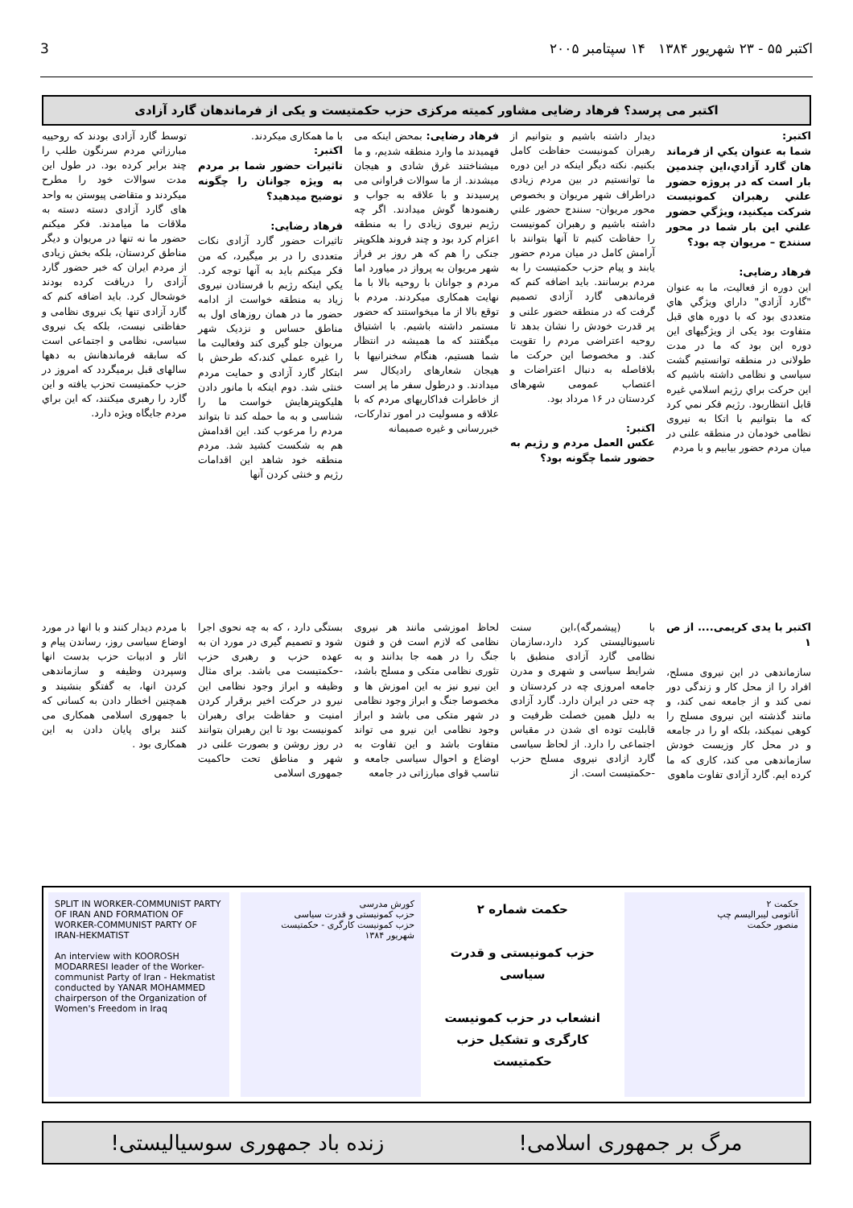اکتبر ۵۵ - ۲۳ شهریور ۱۳۸۴ ۱۴ سپتامبر ۲۰۰۵ 3
اکتبر می پرسد؟ فرهاد رضایی مشاور کمیته مرکزی حزب حکمتیست و یکی از فرماندهان گارد آزادی
اکتبر:
شما به عنوان یکي از فرماند هان گارد آزادي،این چندمین بار است که در پروژه حضور علني رهبران کمونیست شرکت میکنید، ویژگي حضور علني این بار شما در محور سنندج – مریوان چه بود؟
فرهاد رضایی:
این دوره از فعالیت، ما به عنوان "گارد آزادي" داراي ویژگي هاي متعددی بود که با دوره هاي قبل متفاوت بود یکی از ویژگیهای این دوره این بود که ما در مدت طولانی در منطقه توانستیم گشت سیاسی و نظامی داشته باشیم که این حرکت براي رژیم اسلامي غیره قابل انتظاربود. رژیم فکر نمي کرد که ما بتوانیم با اتکا به نیروی نظامی خودمان در منطقه علنی در میان مردم حضور بیابیم و با مردم
دیدار داشته باشیم و بتوانیم از رهبران کمونیست حفاظت کامل بکنیم. نکته دیگر اینکه در این دوره ما توانستیم در بین مردم زیادی دراطراف شهر مریوان و بخصوص محور مریوان- سنندج حضور علني داشته باشیم و رهبران کمونیست را حفاظت کنیم تا آنها بتوانند با آرامش کامل در میان مردم حضور یابند و پیام حزب حکمتیست را به مردم برسانند. باید اضافه کنم که فرماندهی گارد آزادی تصمیم گرفت که در منطقه حضور علنی و پر قدرت خودش را نشان بدهد تا روحیه اعتراضی مردم را تقویت کند. و مخصوصا این حرکت ما بلافاصله به دنبال اعتراضات و اعتصاب عمومی شهرهای کردستان در ۱۶ مرداد بود.
اکتبر:
عکس العمل مردم و رژیم به حضور شما چگونه بود؟
فرهاد رضایی: بمحض اینکه می فهمیدند ما وارد منطقه شدیم، و ما میشناختند غرق شادی و هیجان میشدند. از ما سوالات فراوانی می پرسیدند و با علاقه به جواب و رهنمودها گوش میدادند. اگر چه رژیم نیروی زیادی را به منطقه اعزام کرد بود و چند فروند هلکوپتر جنکی را هم که هر روز بر فراز شهر مریوان به پرواز در میاورد اما مردم و جوانان با روحیه بالا با ما نهایت همکاری میکردند. مردم با توقع بالا از ما میخواستند که حضور مستمر داشته باشیم. با اشتیاق میگفتند که ما همیشه در انتظار شما هستیم، هنگام سخنرانیها با هیجان شعارهای رادیکال سر میدادند. و درطول سفر ما پر است از خاطرات فداکاریهای مردم که با علاقه و مسولیت در امور تدارکات، خبررسانی و غیره صمیمانه
با ما همکاری میکردند.
اکتبر:
تاثیرات حضور شما بر مردم به ویژه جوانان را چگونه توضیح میدهید؟
فرهاد رضایی:
تاثیرات حضور گارد آزادی نکات متعددی را در بر میگیرد، که من فکر میکنم باید به آنها توجه کرد. یکي اینکه رژیم با فرستادن نیروی زیاد به منطقه خواست از ادامه حضور ما در همان روزهای اول به مناطق حساس و نزدیک شهر مریوان جلو گیری کند وفعالیت ما را غیره عملي کند،که طرحش با ابتکار گارد آزادی و حمایت مردم خنثی شد. دوم اینکه با مانور دادن هلیکوپترهایش خواست ما را شناسی و به ما حمله کند تا بتواند مردم را مرعوب کند. این اقدامش هم به شکست کشید شد. مردم منطقه خود شاهد این اقدامات رژیم و خنثی کردن آنها
توسط گارد آزادی بودند که روحییه مبارزاتي مردم سرنگون طلب را چند برابر کرده بود. در طول این مدت سوالات خود را مطرح میکردند و متقاضی پیوستن به واحد های گارد آزادی دسته دسته به ملاقات ما میامدند. فکر میکنم حضور ما نه تنها در مریوان و دیگر مناطق کردستان، بلکه بخش زیادی از مردم ایران که خبر حضور گارد آزادی را دریافت کرده بودند خوشحال کرد. باید اضافه کنم که گارد آزادی تنها یک نیروی نظامی و حفاظتی نیست، بلکه یک نیروی سیاسی، نظامی و اجتماعی است که سابقه فرماندهانش به دهها سالهای قبل برمیگردد که امروز در حزب حکمتیست تحزب یافته و این گارد را رهبری میکنند، که این براي مردم جایگاه ویژه دارد.
اکتبر با یدی کریمی.... از ص ۱
سازماندهی در این نیروی مسلح، افراد را از محل کار و زندگی دور نمی کند و از جامعه نمی کند، و مانند گذشته این نیروی مسلح را کوهی نمیکند، بلکه او را در جامعه و در محل کار وزیست خودش سازماندهی می کند، کاری که ما کرده ایم. گارد آزادی تفاوت ماهوی
با (پیشمرگه)،این سنت ناسیونالیستی کرد دارد،سازمان نظامی گارد آزادی منطبق با شرایط سیاسی و شهری و مدرن جامعه امروزی چه در کردستان و چه حتی در ایران دارد. گارد آزادی به دلیل همین خصلت ظرفیت و قابلیت توده ای شدن در مقیاس اجتماعی را دارد. از لحاظ سیاسی گارد ازادی نیروی مسلح حزب -حکمتیست است. از
لحاظ اموزشی مانند هر نیروی نظامی که لازم است فن و فنون جنگ را در همه جا بدانند و به تئوری نظامی متکی و مسلح باشد، این نیرو نیز به این اموزش ها و مخصوصا جنگ و ابراز وجود نظامی در شهر متکی می باشد و ابراز وجود نظامی این نیرو می تواند متفاوت باشد و این تفاوت به اوضاع و احوال سیاسی جامعه و تناسب قوای مبارزاتی در جامعه
بستگی دارد ، که به چه نحوی اجرا شود و تصمیم گیری در مورد ان به عهده حزب و رهبری حزب -حکمتیست می باشد. برای مثال وظیفه و ابراز وجود نظامی این نیرو در حرکت اخیر برقرار کردن امنیت و حفاظت برای رهبران کمونیست بود تا این رهبران بتوانند در روز روشن و بصورت علنی در شهر و مناطق تحت حاکمیت جمهوری اسلامی
با مردم دیدار کنند و با انها در مورد اوضاع سیاسی روز، رساندن پیام و اثار و ادبیات حزب بدست انها وسپردن وظیفه و سازماندهی کردن انها، به گفتگو بنشیند و همچنین اخطار دادن به کسانی که با جمهوری اسلامی همکاری می کنند برای پایان دادن به این همکاری بود .
حکمت ۲
آناتومی لیبرالیسم چپ
منصور حکمت
حکمت شماره ۲
حزب کمونیستی و قدرت سیاسی
انشعاب در حزب کمونیست کارگری و تشکیل حزب حکمتیست
کورش مدرسی
حزب کمونیستی و قدرت سیاسی
حزب کمونیست کارگری - حکمتیست
شهریور ۱۳۸۴
SPLIT IN WORKER-COMMUNIST PARTY OF IRAN AND FORMATION OF WORKER-COMMUNIST PARTY OF IRAN-HEKMATIST
An interview with KOOROSH MODARRESI leader of the Worker-communist Party of Iran - Hekmatist
conducted by YANAR MOHAMMED chairperson of the Organization of Women's Freedom in Iraq
مرگ بر جمهوری اسلامی! زنده باد جمهوری سوسیالیستی!